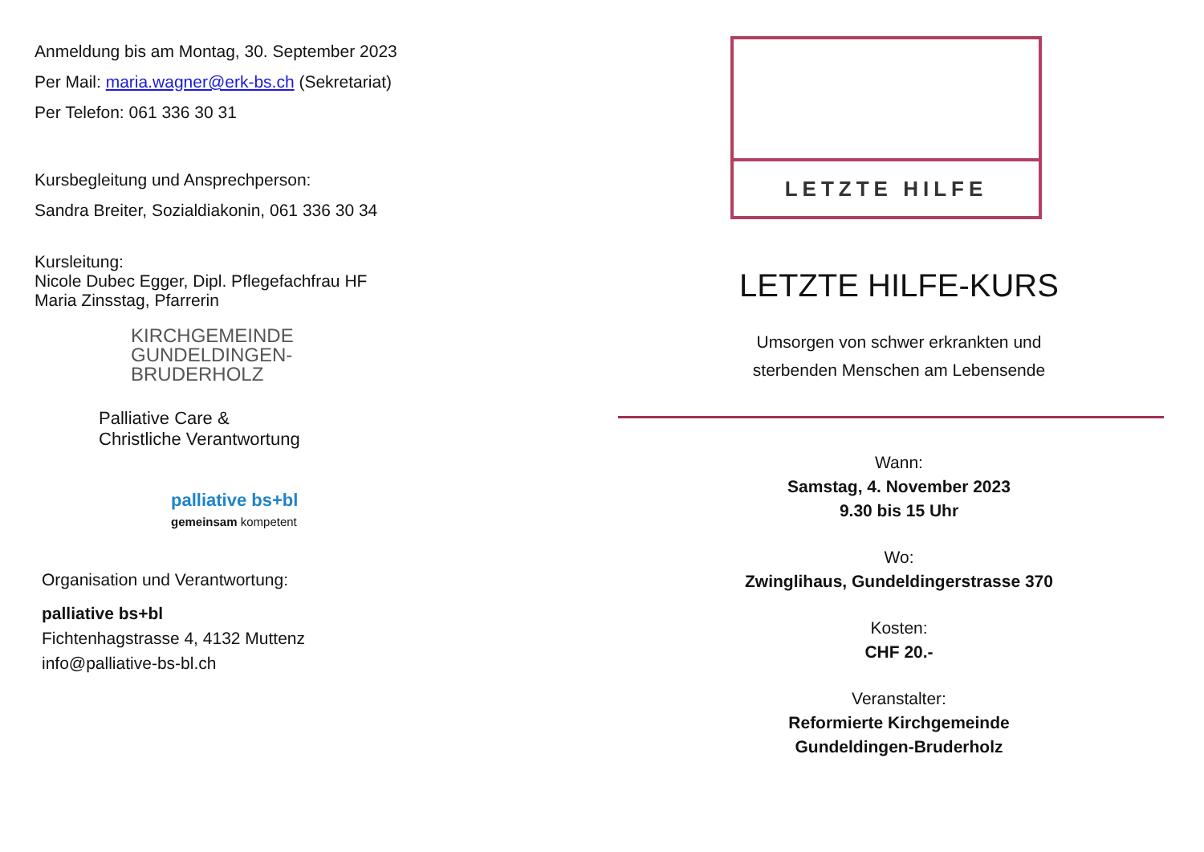Anmeldung bis am Montag, 30. September 2023
Per Mail: maria.wagner@erk-bs.ch (Sekretariat)
Per Telefon: 061 336 30 31
Kursbegleitung und Ansprechperson:
Sandra Breiter, Sozialdiakonin, 061 336 30 34
Kursleitung:
Nicole Dubec Egger, Dipl. Pflegefachfrau HF
Maria Zinsstag, Pfarrerin
KIRCHGEMEINDE
GUNDELDINGEN-
BRUDERHOLZ
Palliative Care &
Christliche Verantwortung
palliative bs+bl
gemeinsam kompetent
Organisation und Verantwortung:
palliative bs+bl
Fichtenhagstrasse 4, 4132 Muttenz
info@palliative-bs-bl.ch
LETZTE HILFE
LETZTE HILFE-KURS
Umsorgen von schwer erkrankten und
sterbenden Menschen am Lebensende
Wann:
Samstag, 4. November 2023
9.30 bis 15 Uhr
Wo:
Zwinglihaus, Gundeldingerstrasse 370
Kosten:
CHF 20.-
Veranstalter:
Reformierte Kirchgemeinde
Gundeldingen-Bruderholz